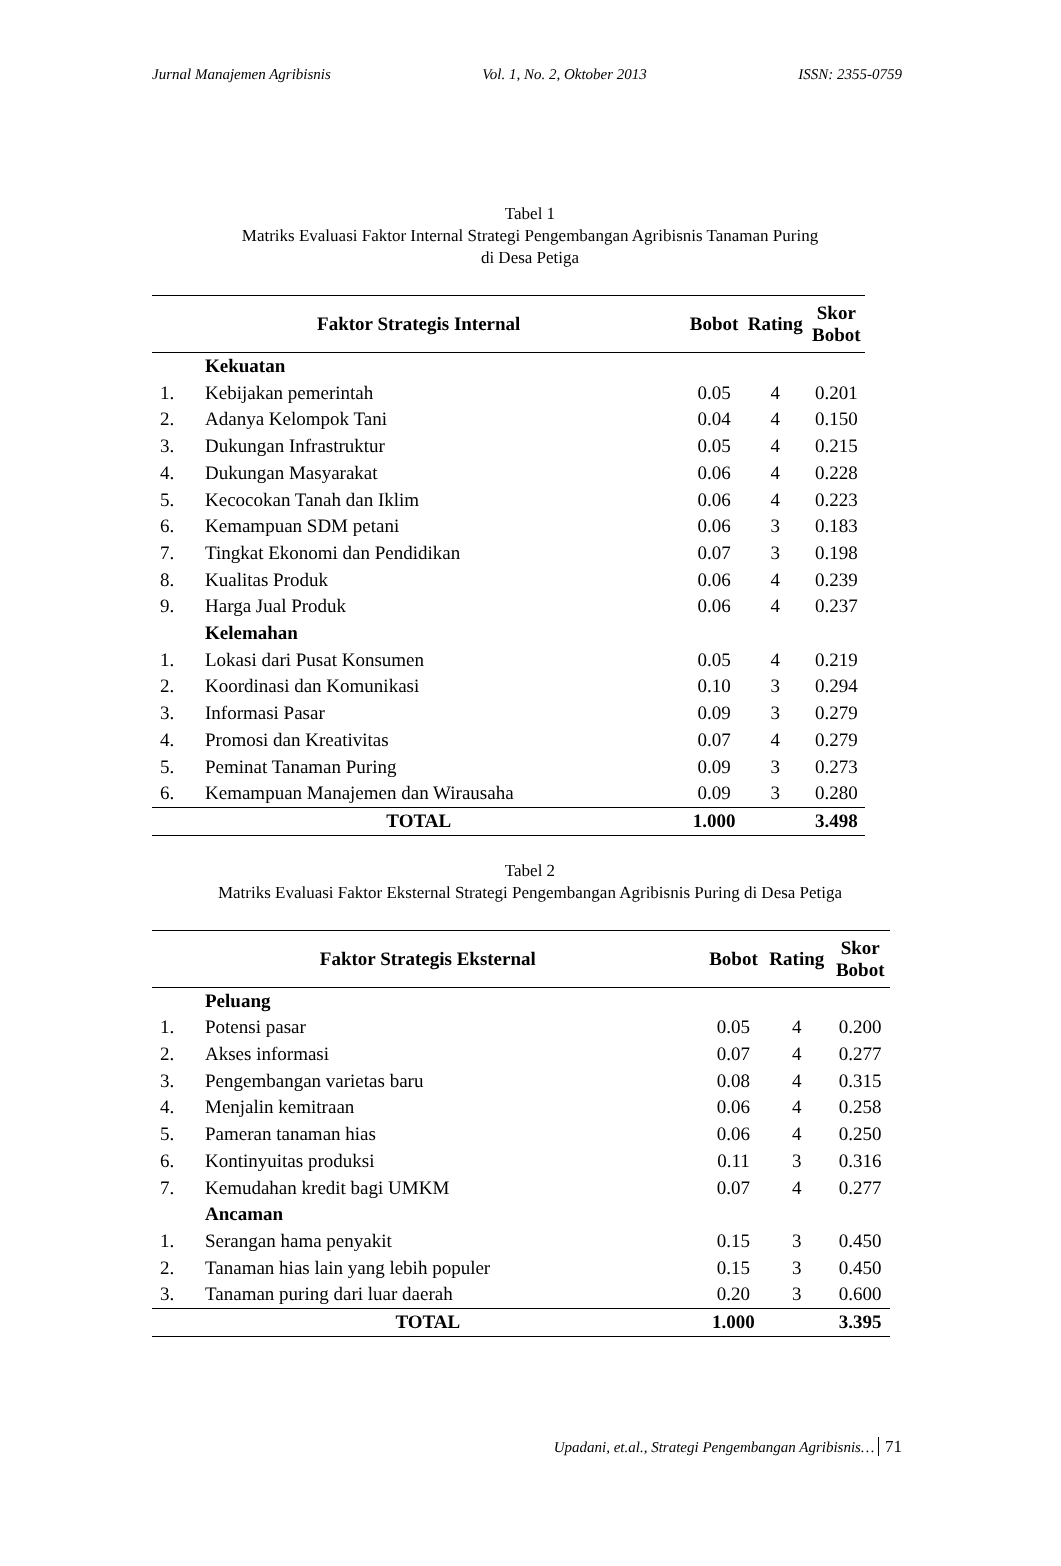Jurnal Manajemen Agribisnis Vol. 1, No. 2, Oktober 2013 ISSN: 2355-0759
Tabel 1
Matriks Evaluasi Faktor Internal Strategi Pengembangan Agribisnis Tanaman Puring
di Desa Petiga
| Faktor Strategis Internal | | Bobot | Rating | Skor Bobot |
| --- | --- | --- | --- | --- |
| | Kekuatan | | | |
| 1. | Kebijakan pemerintah | 0.05 | 4 | 0.201 |
| 2. | Adanya Kelompok Tani | 0.04 | 4 | 0.150 |
| 3. | Dukungan Infrastruktur | 0.05 | 4 | 0.215 |
| 4. | Dukungan Masyarakat | 0.06 | 4 | 0.228 |
| 5. | Kecocokan Tanah dan Iklim | 0.06 | 4 | 0.223 |
| 6. | Kemampuan SDM petani | 0.06 | 3 | 0.183 |
| 7. | Tingkat Ekonomi dan Pendidikan | 0.07 | 3 | 0.198 |
| 8. | Kualitas Produk | 0.06 | 4 | 0.239 |
| 9. | Harga Jual Produk | 0.06 | 4 | 0.237 |
| | Kelemahan | | | |
| 1. | Lokasi dari Pusat Konsumen | 0.05 | 4 | 0.219 |
| 2. | Koordinasi dan Komunikasi | 0.10 | 3 | 0.294 |
| 3. | Informasi Pasar | 0.09 | 3 | 0.279 |
| 4. | Promosi dan Kreativitas | 0.07 | 4 | 0.279 |
| 5. | Peminat Tanaman Puring | 0.09 | 3 | 0.273 |
| 6. | Kemampuan Manajemen dan Wirausaha | 0.09 | 3 | 0.280 |
| TOTAL | | 1.000 | | 3.498 |
Tabel 2
Matriks Evaluasi Faktor Eksternal Strategi Pengembangan Agribisnis Puring di Desa Petiga
| Faktor Strategis Eksternal | | Bobot | Rating | Skor Bobot |
| --- | --- | --- | --- | --- |
| | Peluang | | | |
| 1. | Potensi pasar | 0.05 | 4 | 0.200 |
| 2. | Akses informasi | 0.07 | 4 | 0.277 |
| 3. | Pengembangan varietas baru | 0.08 | 4 | 0.315 |
| 4. | Menjalin kemitraan | 0.06 | 4 | 0.258 |
| 5. | Pameran tanaman hias | 0.06 | 4 | 0.250 |
| 6. | Kontinyuitas produksi | 0.11 | 3 | 0.316 |
| 7. | Kemudahan kredit bagi UMKM | 0.07 | 4 | 0.277 |
| | Ancaman | | | |
| 1. | Serangan hama penyakit | 0.15 | 3 | 0.450 |
| 2. | Tanaman hias lain yang lebih populer | 0.15 | 3 | 0.450 |
| 3. | Tanaman puring dari luar daerah | 0.20 | 3 | 0.600 |
| TOTAL | | 1.000 | | 3.395 |
Upadani, et.al., Strategi Pengembangan Agribisnis… 71